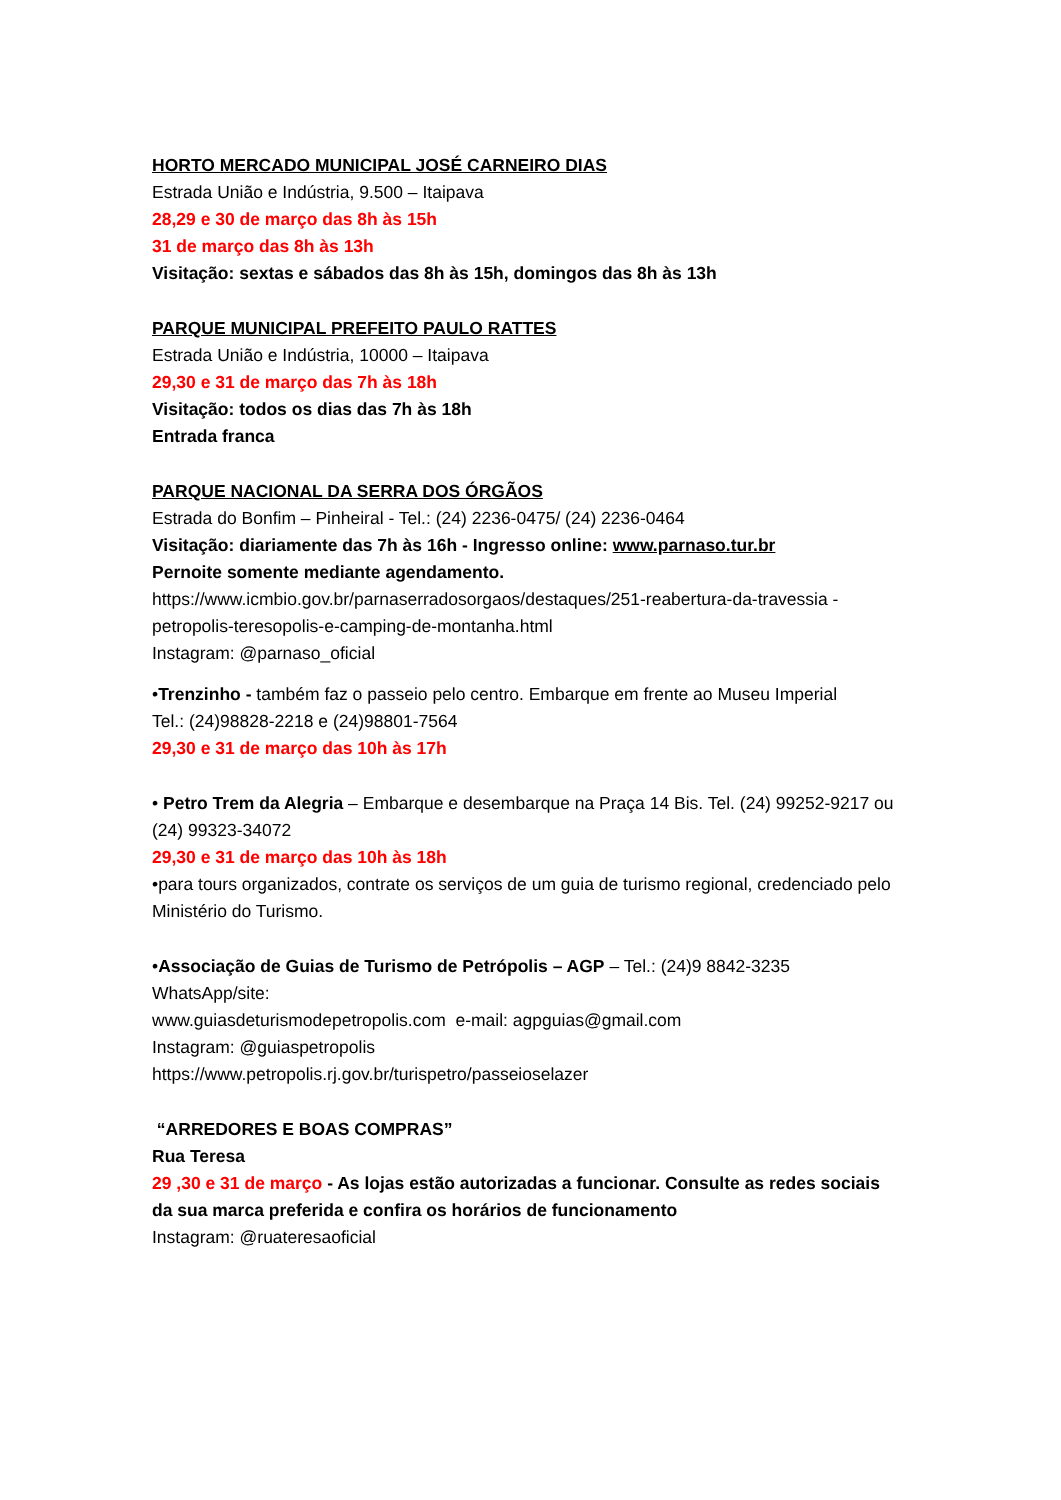HORTO MERCADO MUNICIPAL JOSÉ CARNEIRO DIAS
Estrada União e Indústria, 9.500 – Itaipava
28,29 e 30 de março das 8h às 15h
31 de março das 8h às 13h
Visitação: sextas e sábados das 8h às 15h, domingos das 8h às 13h
PARQUE MUNICIPAL PREFEITO PAULO RATTES
Estrada União e Indústria, 10000 – Itaipava
29,30 e 31 de março das 7h às 18h
Visitação: todos os dias das 7h às 18h
Entrada franca
PARQUE NACIONAL DA SERRA DOS ÓRGÃOS
Estrada do Bonfim – Pinheiral - Tel.: (24) 2236-0475/ (24) 2236-0464
Visitação: diariamente das 7h às 16h - Ingresso online: www.parnaso.tur.br
Pernoite somente mediante agendamento.
https://www.icmbio.gov.br/parnaserradosorgaos/destaques/251-reabertura-da-travessia -petropolis-teresopolis-e-camping-de-montanha.html
Instagram: @parnaso_oficial
•Trenzinho - também faz o passeio pelo centro. Embarque em frente ao Museu Imperial
Tel.: (24)98828-2218 e (24)98801-7564
29,30 e 31 de março das 10h às 17h
• Petro Trem da Alegria – Embarque e desembarque na Praça 14 Bis. Tel. (24) 99252-9217 ou (24) 99323-34072
29,30 e 31 de março das 10h às 18h
•para tours organizados, contrate os serviços de um guia de turismo regional, credenciado pelo Ministério do Turismo.
•Associação de Guias de Turismo de Petrópolis – AGP – Tel.: (24)9 8842-3235 WhatsApp/site:
www.guiasdeturismodepetropolis.com e-mail: agpguias@gmail.com
Instagram: @guiaspetropolis
https://www.petropolis.rj.gov.br/turispetro/passeioselazer
“ARREDORES E BOAS COMPRAS”
Rua Teresa
29 ,30 e 31 de março - As lojas estão autorizadas a funcionar. Consulte as redes sociais da sua marca preferida e confira os horários de funcionamento
Instagram: @ruateresaoficial